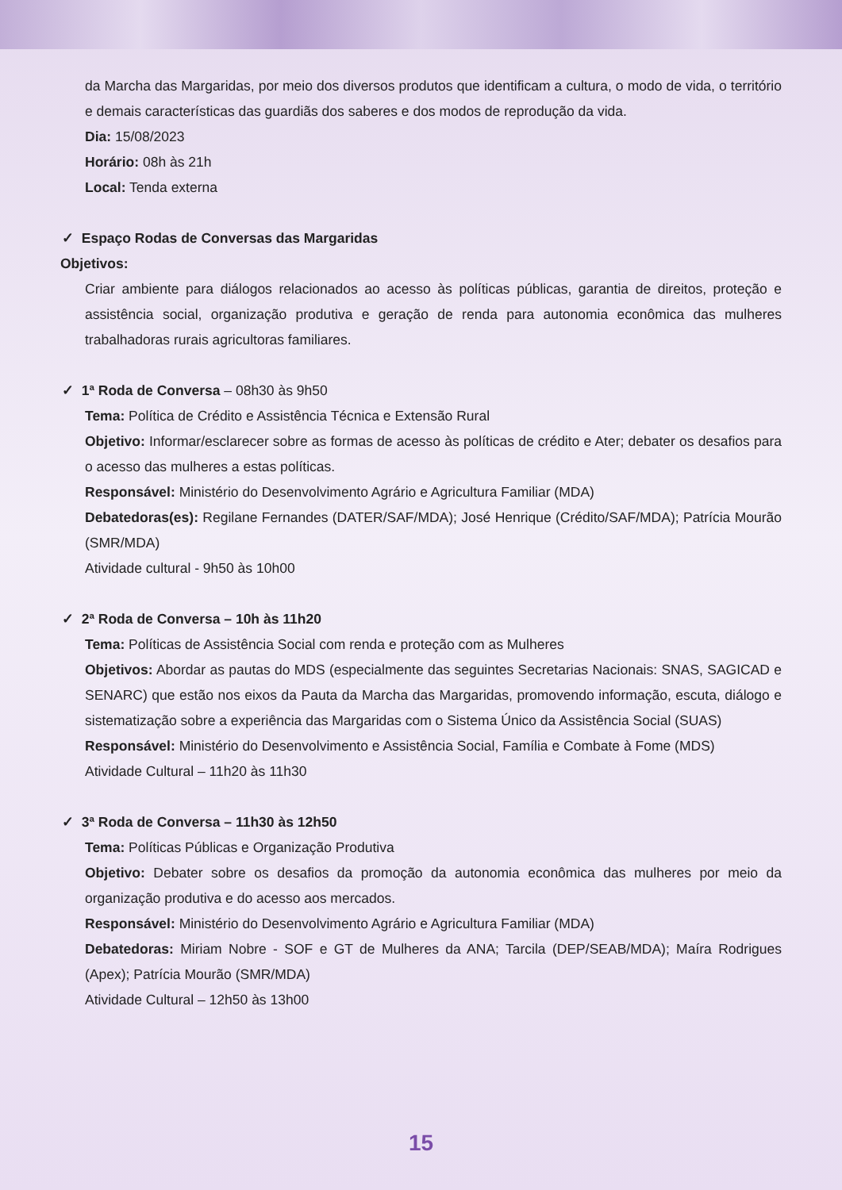da Marcha das Margaridas, por meio dos diversos produtos que identificam a cultura, o modo de vida, o território e demais características das guardiãs dos saberes e dos modos de reprodução da vida.
Dia: 15/08/2023
Horário: 08h às 21h
Local: Tenda externa
✓ Espaço Rodas de Conversas das Margaridas
Objetivos:
Criar ambiente para diálogos relacionados ao acesso às políticas públicas, garantia de direitos, proteção e assistência social, organização produtiva e geração de renda para autonomia econômica das mulheres trabalhadoras rurais agricultoras familiares.
✓ 1ª Roda de Conversa – 08h30 às 9h50
Tema: Política de Crédito e Assistência Técnica e Extensão Rural
Objetivo: Informar/esclarecer sobre as formas de acesso às políticas de crédito e Ater; debater os desafios para o acesso das mulheres a estas políticas.
Responsável: Ministério do Desenvolvimento Agrário e Agricultura Familiar (MDA)
Debatedoras(es): Regilane Fernandes (DATER/SAF/MDA); José Henrique (Crédito/SAF/MDA); Patrícia Mourão (SMR/MDA)
Atividade cultural - 9h50 às 10h00
✓ 2ª Roda de Conversa – 10h às 11h20
Tema: Políticas de Assistência Social com renda e proteção com as Mulheres
Objetivos: Abordar as pautas do MDS (especialmente das seguintes Secretarias Nacionais: SNAS, SAGICAD e SENARC) que estão nos eixos da Pauta da Marcha das Margaridas, promovendo informação, escuta, diálogo e sistematização sobre a experiência das Margaridas com o Sistema Único da Assistência Social (SUAS)
Responsável: Ministério do Desenvolvimento e Assistência Social, Família e Combate à Fome (MDS)
Atividade Cultural – 11h20 às 11h30
✓ 3ª Roda de Conversa – 11h30 às 12h50
Tema: Políticas Públicas e Organização Produtiva
Objetivo: Debater sobre os desafios da promoção da autonomia econômica das mulheres por meio da organização produtiva e do acesso aos mercados.
Responsável: Ministério do Desenvolvimento Agrário e Agricultura Familiar (MDA)
Debatedoras: Miriam Nobre - SOF e GT de Mulheres da ANA; Tarcila (DEP/SEAB/MDA); Maíra Rodrigues (Apex); Patrícia Mourão (SMR/MDA)
Atividade Cultural – 12h50 às 13h00
15